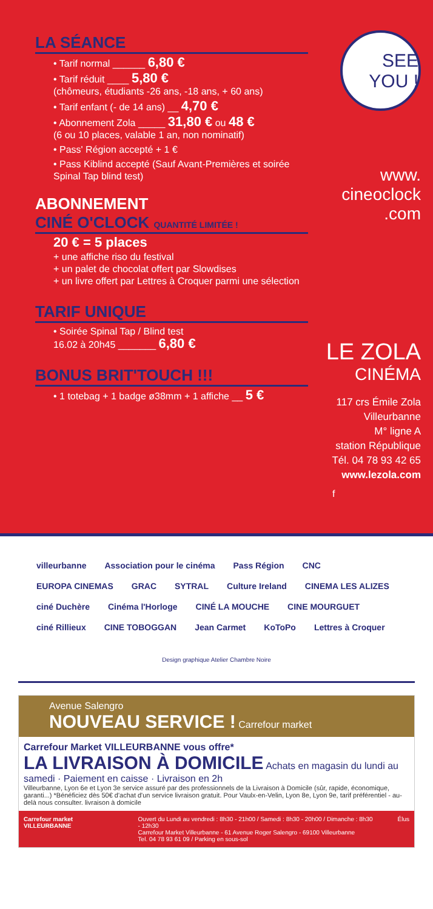LA SÉANCE
• Tarif normal ______ 6,80 €
• Tarif réduit ____ 5,80 €
(chômeurs, étudiants -26 ans, -18 ans, + 60 ans)
• Tarif enfant (- de 14 ans) __ 4,70 €
• Abonnement Zola _____ 31,80 € ou 48 €
(6 ou 10 places, valable 1 an, non nominatif)
• Pass' Région accepté + 1 €
• Pass Kiblind accepté (Sauf Avant-Premières et soirée Spinal Tap blind test)
ABONNEMENT
CINÉ O'CLOCK QUANTITÉ LIMITÉE !
20 € = 5 places
+ une affiche riso du festival
+ un palet de chocolat offert par Slowdises
+ un livre offert par Lettres à Croquer parmi une sélection
TARIF UNIQUE
• Soirée Spinal Tap / Blind test
16.02 à 20h45 _______ 6,80 €
BONUS BRIT'TOUCH !!!
• 1 totebag + 1 badge ø38mm + 1 affiche __ 5 €
SEE YOU !
www.
cineoclock
.com
LE ZOLA
CINÉMA
117 crs Émile Zola
Villeurbanne
M° ligne A
station République
Tél. 04 78 93 42 65
www.lezola.com
f
villeurbanne Association pour le cinéma Pass Région CNC EUROPA CINEMAS GRAC SYTRAL Culture Ireland CINEMA LES ALIZES ciné Duchère Cinéma l'Horloge CINÉ LA MOUCHE CINE MOURGUET ciné Rillieux CINE TOBOGGAN Jean Carmet KoToPo Lettres à Croquer
Design graphique Atelier Chambre Noire
Avenue Salengro
NOUVEAU SERVICE ! Carrefour market
Carrefour Market VILLEURBANNE vous offre*
LA LIVRAISON À DOMICILE Achats en magasin du lundi au samedi · Paiement en caisse · Livraison en 2h
Villeurbanne, Lyon 6e et Lyon 3e service assuré par des professionnels de la Livraison à Domicile (sûr, rapide, économique, garanti...) *Bénéficiez dès 50€ d'achat d'un service livraison gratuit. Pour Vaulx-en-Velin, Lyon 8e, Lyon 9e, tarif préférentiel - au-delà nous consulter. livraison à domicile
Carrefour market VILLEURBANNE Ouvert du Lundi au vendredi : 8h30 - 21h00 / Samedi : 8h30 - 20h00 / Dimanche : 8h30 - 12h30
Carrefour Market Villeurbanne - 61 Avenue Roger Salengro - 69100 Villeurbanne
Tel. 04 78 93 61 09 / Parking en sous-sol Élus